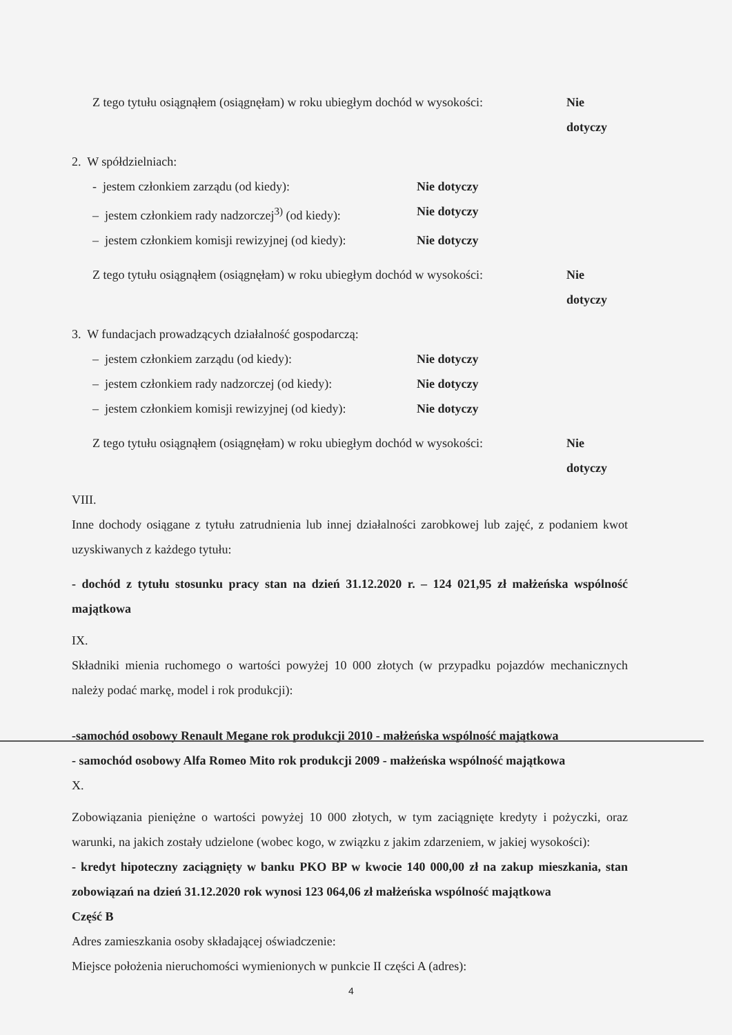Z tego tytułu osiągnąłem (osiągnęłam) w roku ubiegłym dochód w wysokości: Nie dotyczy
2. W spółdzielniach:
- jestem członkiem zarządu (od kiedy): Nie dotyczy
– jestem członkiem rady nadzorczej<sup>3)</sup> (od kiedy): Nie dotyczy
– jestem członkiem komisji rewizyjnej (od kiedy): Nie dotyczy
Z tego tytułu osiągnąłem (osiągnęłam) w roku ubiegłym dochód w wysokości: Nie dotyczy
3. W fundacjach prowadzących działalność gospodarczą:
– jestem członkiem zarządu (od kiedy): Nie dotyczy
– jestem członkiem rady nadzorczej (od kiedy): Nie dotyczy
– jestem członkiem komisji rewizyjnej (od kiedy): Nie dotyczy
Z tego tytułu osiągnąłem (osiągnęłam) w roku ubiegłym dochód w wysokości: Nie dotyczy
VIII.
Inne dochody osiągane z tytułu zatrudnienia lub innej działalności zarobkowej lub zajęć, z podaniem kwot uzyskiwanych z każdego tytułu:
- dochód z tytułu stosunku pracy stan na dzień 31.12.2020 r. – 124 021,95 zł małżeńska wspólność majątkowa
IX.
Składniki mienia ruchomego o wartości powyżej 10 000 złotych (w przypadku pojazdów mechanicznych należy podać markę, model i rok produkcji):
-samochód osobowy Renault Megane rok produkcji 2010 - małżeńska wspólność majątkowa
- samochód osobowy Alfa Romeo Mito rok produkcji 2009 - małżeńska wspólność majątkowa
X.
Zobowiązania pieniężne o wartości powyżej 10 000 złotych, w tym zaciągnięte kredyty i pożyczki, oraz warunki, na jakich zostały udzielone (wobec kogo, w związku z jakim zdarzeniem, w jakiej wysokości):
- kredyt hipoteczny zaciągnięty w banku PKO BP w kwocie 140 000,00 zł na zakup mieszkania, stan zobowiązań na dzień 31.12.2020 rok wynosi 123 064,06 zł małżeńska wspólność majątkowa
Część B
Adres zamieszkania osoby składającej oświadczenie:
Miejsce położenia nieruchomości wymienionych w punkcie II części A (adres):
4